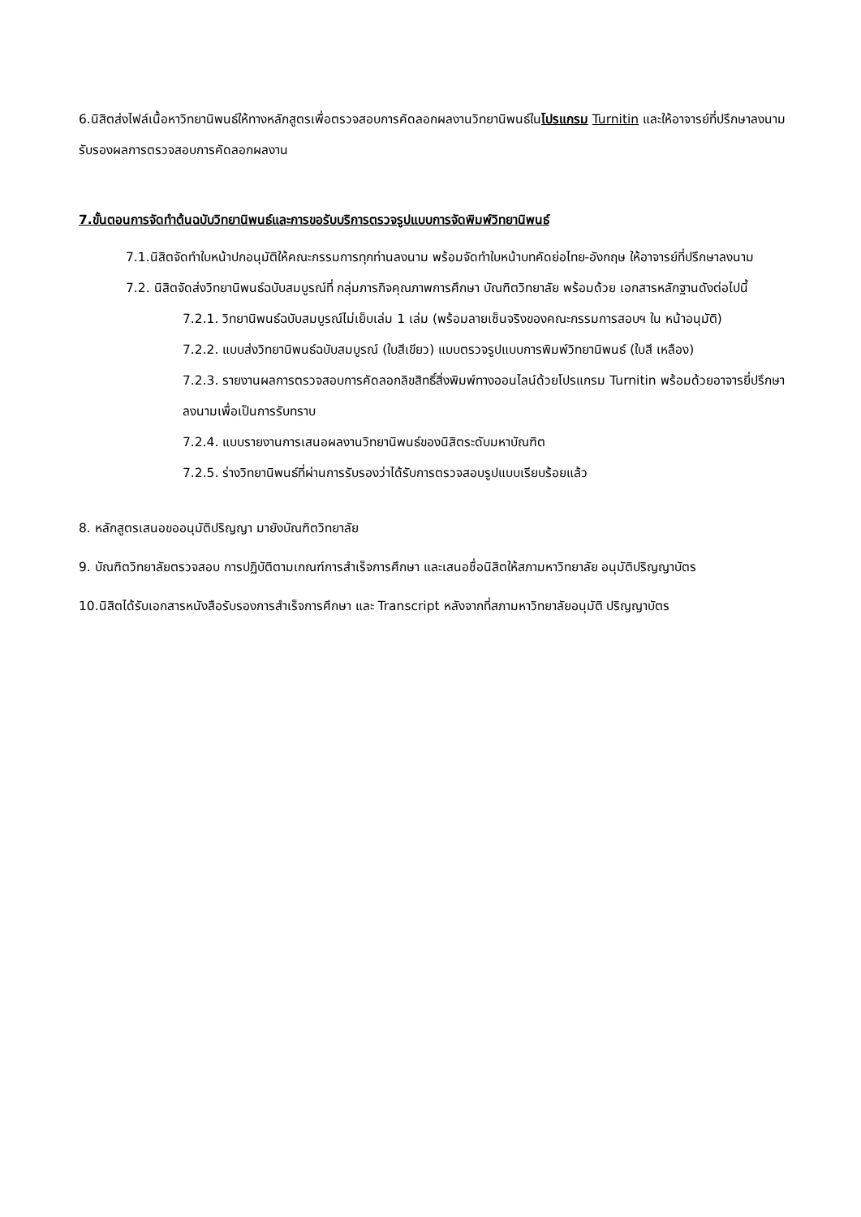6.นิสิตส่งไฟล์เนื้อหาวิทยานิพนธ์ให้ทางหลักสูตรเพื่อตรวจสอบการคัดลอกผลงานวิทยานิพนธ์ในโปรแกรม Turnitin และให้อาจารย์ที่ปรึกษาลงนามรับรองผลการตรวจสอบการคัดลอกผลงาน
7.ขั้นตอนการจัดทำต้นฉบับวิทยานิพนธ์และการขอรับบริการตรวจรูปแบบการจัดพิมพ์วิทยานิพนธ์
7.1.นิสิตจัดทำใบหน้าปกอนุมัติให้คณะกรรมการทุกท่านลงนาม พร้อมจัดทำใบหน้าบทคัดย่อไทย-อังกฤษ ให้อาจารย์ที่ปรึกษาลงนาม
7.2. นิสิตจัดส่งวิทยานิพนธ์ฉบับสมบูรณ์ที่ กลุ่มภารกิจคุณภาพการศึกษา บัณฑิตวิทยาลัย พร้อมด้วย เอกสารหลักฐานดังต่อไปนี้
7.2.1. วิทยานิพนธ์ฉบับสมบูรณ์ไม่เย็บเล่ม 1 เล่ม (พร้อมลายเซ็นจริงของคณะกรรมการสอบฯ ใน หน้าอนุมัติ)
7.2.2. แบบส่งวิทยานิพนธ์ฉบับสมบูรณ์ (ใบสีเขียว) แบบตรวจรูปแบบการพิมพ์วิทยานิพนธ์ (ใบสี เหลือง)
7.2.3. รายงานผลการตรวจสอบการคัดลอกลิขสิทธิ์สิ่งพิมพ์ทางออนไลน์ด้วยโปรแกรม Turnitin พร้อมด้วยอาจารยี่ปรึกษาลงนามเพื่อเป็นการรับทราบ
7.2.4. แบบรายงานการเสนอผลงานวิทยานิพนธ์ของนิสิตระดับมหาบัณฑิต
7.2.5. ร่างวิทยานิพนธ์ที่ผ่านการรับรองว่าได้รับการตรวจสอบรูปแบบเรียบร้อยแล้ว
8. หลักสูตรเสนอขออนุมัติปริญญา มายังบัณฑิตวิทยาลัย
9. บัณฑิตวิทยาลัยตรวจสอบ การปฏิบัติตามเกณฑ์การสำเร็จการศึกษา และเสนอชื่อนิสิตให้สภามหาวิทยาลัย อนุมัติปริญญาบัตร
10.นิสิตได้รับเอกสารหนังสือรับรองการสำเร็จการศึกษา และ Transcript หลังจากที่สภามหาวิทยาลัยอนุมัติ ปริญญาบัตร